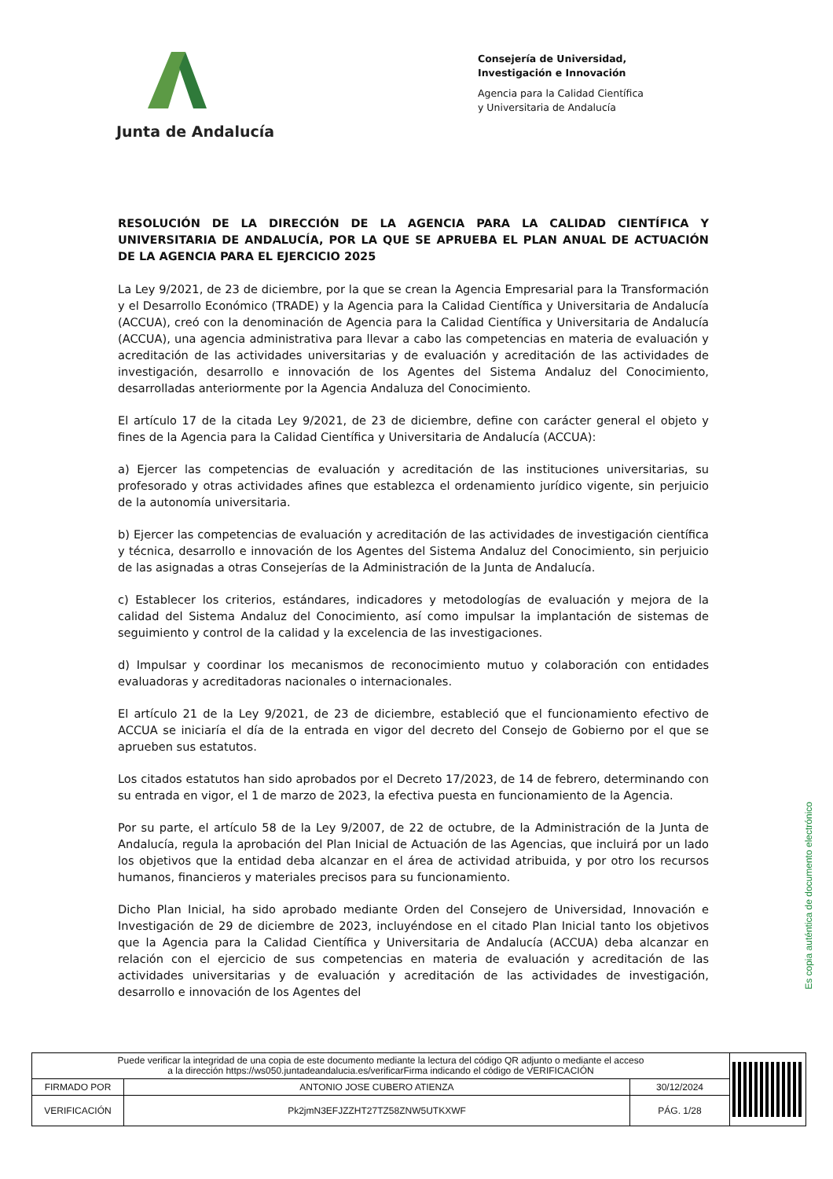Junta de Andalucía
Consejería de Universidad,
Investigación e Innovación
Agencia para la Calidad Científica
y Universitaria de Andalucía
RESOLUCIÓN DE LA DIRECCIÓN DE LA AGENCIA PARA LA CALIDAD CIENTÍFICA Y UNIVERSITARIA DE ANDALUCÍA, POR LA QUE SE APRUEBA EL PLAN ANUAL DE ACTUACIÓN DE LA AGENCIA PARA EL EJERCICIO 2025
La Ley 9/2021, de 23 de diciembre, por la que se crean la Agencia Empresarial para la Transformación y el Desarrollo Económico (TRADE) y la Agencia para la Calidad Científica y Universitaria de Andalucía (ACCUA), creó con la denominación de Agencia para la Calidad Científica y Universitaria de Andalucía (ACCUA), una agencia administrativa para llevar a cabo las competencias en materia de evaluación y acreditación de las actividades universitarias y de evaluación y acreditación de las actividades de investigación, desarrollo e innovación de los Agentes del Sistema Andaluz del Conocimiento, desarrolladas anteriormente por la Agencia Andaluza del Conocimiento.
El artículo 17 de la citada Ley 9/2021, de 23 de diciembre, define con carácter general el objeto y fines de la Agencia para la Calidad Científica y Universitaria de Andalucía (ACCUA):
a) Ejercer las competencias de evaluación y acreditación de las instituciones universitarias, su profesorado y otras actividades afines que establezca el ordenamiento jurídico vigente, sin perjuicio de la autonomía universitaria.
b) Ejercer las competencias de evaluación y acreditación de las actividades de investigación científica y técnica, desarrollo e innovación de los Agentes del Sistema Andaluz del Conocimiento, sin perjuicio de las asignadas a otras Consejerías de la Administración de la Junta de Andalucía.
c) Establecer los criterios, estándares, indicadores y metodologías de evaluación y mejora de la calidad del Sistema Andaluz del Conocimiento, así como impulsar la implantación de sistemas de seguimiento y control de la calidad y la excelencia de las investigaciones.
d) Impulsar y coordinar los mecanismos de reconocimiento mutuo y colaboración con entidades evaluadoras y acreditadoras nacionales o internacionales.
El artículo 21 de la Ley 9/2021, de 23 de diciembre, estableció que el funcionamiento efectivo de ACCUA se iniciaría el día de la entrada en vigor del decreto del Consejo de Gobierno por el que se aprueben sus estatutos.
Los citados estatutos han sido aprobados por el Decreto 17/2023, de 14 de febrero, determinando con su entrada en vigor, el 1 de marzo de 2023, la efectiva puesta en funcionamiento de la Agencia.
Por su parte, el artículo 58 de la Ley 9/2007, de 22 de octubre, de la Administración de la Junta de Andalucía, regula la aprobación del Plan Inicial de Actuación de las Agencias, que incluirá por un lado los objetivos que la entidad deba alcanzar en el área de actividad atribuida, y por otro los recursos humanos, financieros y materiales precisos para su funcionamiento.
Dicho Plan Inicial, ha sido aprobado mediante Orden del Consejero de Universidad, Innovación e Investigación de 29 de diciembre de 2023, incluyéndose en el citado Plan Inicial tanto los objetivos que la Agencia para la Calidad Científica y Universitaria de Andalucía (ACCUA) deba alcanzar en relación con el ejercicio de sus competencias en materia de evaluación y acreditación de las actividades universitarias y de evaluación y acreditación de las actividades de investigación, desarrollo e innovación de los Agentes del
Es copia auténtica de documento electrónico
| Puede verificar la integridad de una copia de este documento mediante la lectura del código QR adjunto o mediante el acceso a la dirección https://ws050.juntadeandalucia.es/verificarFirma indicando el código de VERIFICACIÓN | | | |
| FIRMADO POR | ANTONIO JOSE CUBERO ATIENZA | 30/12/2024 | |
| VERIFICACIÓN | Pk2jmN3EFJZZHT27TZ58ZNW5UTKXWF | PÁG. 1/28 | |